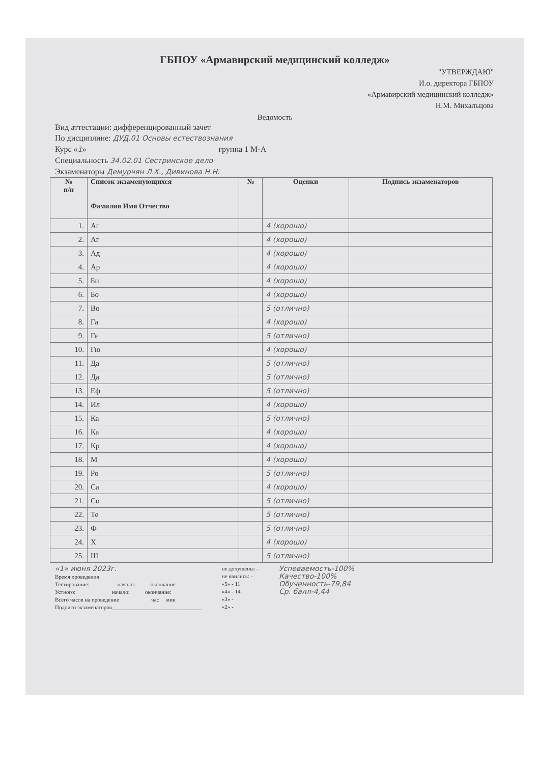ГБПОУ «Армавирский медицинский колледж»
"УТВЕРЖДАЮ"
И.о. директора ГБПОУ
«Армавирский медицинский колледж»
Н.М. Михальцова
Ведомость
Вид аттестации: дифференцированный зачет
По дисциплине: ДУД.01 Основы естествознания
Курс «1» группа 1 М-А
Специальность 34.02.01 Сестринское дело
Экзаменаторы Демурчян Л.Х., Дивинова Н.Н.
| № п/п | Список экзаменующихся Фамилия Имя Отчество | № | Оценки | Подпись экзаменаторов |
| --- | --- | --- | --- | --- |
| 1. | Аг | | 4 (хорошо) | |
| 2. | Аг | | 4 (хорошо) | |
| 3. | Ад | | 4 (хорошо) | |
| 4. | Ар | | 4 (хорошо) | |
| 5. | Би | | 4 (хорошо) | |
| 6. | Бо | | 4 (хорошо) | |
| 7. | Во | | 5 (отлично) | |
| 8. | Га | | 4 (хорошо) | |
| 9. | Ге | | 5 (отлично) | |
| 10. | Гю | | 4 (хорошо) | |
| 11. | Да | | 5 (отлично) | |
| 12. | Да | | 5 (отлично) | |
| 13. | Еф | | 5 (отлично) | |
| 14. | Ил | | 4 (хорошо) | |
| 15. | Ка | | 5 (отлично) | |
| 16. | Ка | | 4 (хорошо) | |
| 17. | Кр | | 4 (хорошо) | |
| 18. | М | | 4 (хорошо) | |
| 19. | Ро | | 5 (отлично) | |
| 20. | Са | | 4 (хорошо) | |
| 21. | Со | | 5 (отлично) | |
| 22. | Те | | 5 (отлично) | |
| 23. | Ф | | 5 (отлично) | |
| 24. | Х | | 4 (хорошо) | |
| 25. | Ш | | 5 (отлично) | |
«1» июня 2023г.
Время проведения
Тестирование: начало: окончание
Устного: начало: окончание:
Всего часов на проведение час мин
Подписи экзаменаторов________________________________
не допущены: -
не явились: -
«5» - 11
«4» - 14
«3» -
«2» -
Успеваемость-100%
Качество-100%
Обученность-79,84
Ср. балл-4,44